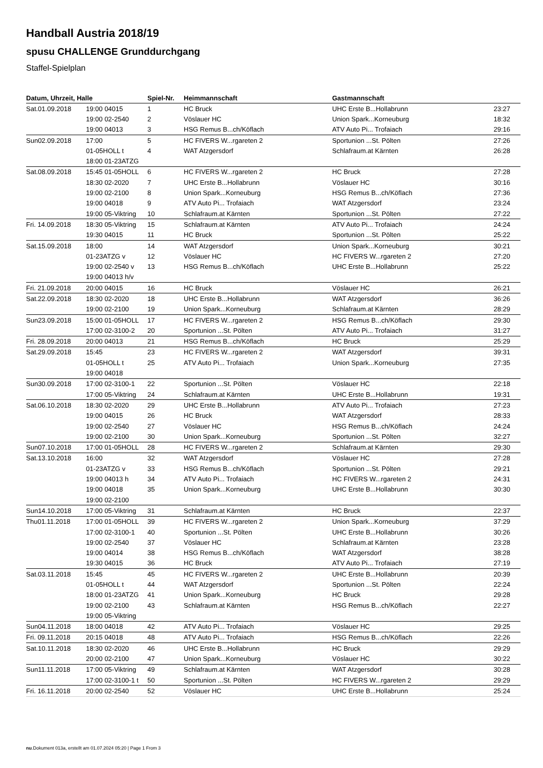Handball Austria 2018/19
spusu CHALLENGE Grunddurchgang
Staffel-Spielplan
| Datum, Uhrzeit, Halle | | Spiel-Nr. | Heimmannschaft | Gastmannschaft | |
| --- | --- | --- | --- | --- | --- |
| Sat.01.09.2018 | 19:00 04015 | 1 | HC Bruck | UHC Erste B...Hollabrunn | 23:27 |
| | 19:00 02-2540 | 2 | Vöslauer HC | Union Spark...Korneuburg | 18:32 |
| | 19:00 04013 | 3 | HSG Remus B...ch/Köflach | ATV Auto Pi... Trofaiach | 29:16 |
| Sun02.09.2018 | 17:00 | 5 | HC FIVERS W...rgareten 2 | Sportunion ...St. Pölten | 27:26 |
| | 01-05HOLL t | 4 | WAT Atzgersdorf | Schlafraum.at Kärnten | 26:28 |
| | 18:00 01-23ATZG | | | | |
| Sat.08.09.2018 | 15:45 01-05HOLL | 6 | HC FIVERS W...rgareten 2 | HC Bruck | 27:28 |
| | 18:30 02-2020 | 7 | UHC Erste B...Hollabrunn | Vöslauer HC | 30:16 |
| | 19:00 02-2100 | 8 | Union Spark...Korneuburg | HSG Remus B...ch/Köflach | 27:36 |
| | 19:00 04018 | 9 | ATV Auto Pi... Trofaiach | WAT Atzgersdorf | 23:24 |
| | 19:00 05-Viktring | 10 | Schlafraum.at Kärnten | Sportunion ...St. Pölten | 27:22 |
| Fri. 14.09.2018 | 18:30 05-Viktring | 15 | Schlafraum.at Kärnten | ATV Auto Pi... Trofaiach | 24:24 |
| | 19:30 04015 | 11 | HC Bruck | Sportunion ...St. Pölten | 25:22 |
| Sat.15.09.2018 | 18:00 | 14 | WAT Atzgersdorf | Union Spark...Korneuburg | 30:21 |
| | 01-23ATZG v | 12 | Vöslauer HC | HC FIVERS W...rgareten 2 | 27:20 |
| | 19:00 02-2540 v | 13 | HSG Remus B...ch/Köflach | UHC Erste B...Hollabrunn | 25:22 |
| | 19:00 04013 h/v | | | | |
| Fri. 21.09.2018 | 20:00 04015 | 16 | HC Bruck | Vöslauer HC | 26:21 |
| Sat.22.09.2018 | 18:30 02-2020 | 18 | UHC Erste B...Hollabrunn | WAT Atzgersdorf | 36:26 |
| | 19:00 02-2100 | 19 | Union Spark...Korneuburg | Schlafraum.at Kärnten | 28:29 |
| Sun23.09.2018 | 15:00 01-05HOLL | 17 | HC FIVERS W...rgareten 2 | HSG Remus B...ch/Köflach | 29:30 |
| | 17:00 02-3100-2 | 20 | Sportunion ...St. Pölten | ATV Auto Pi... Trofaiach | 31:27 |
| Fri. 28.09.2018 | 20:00 04013 | 21 | HSG Remus B...ch/Köflach | HC Bruck | 25:29 |
| Sat.29.09.2018 | 15:45 | 23 | HC FIVERS W...rgareten 2 | WAT Atzgersdorf | 39:31 |
| | 01-05HOLL t | 25 | ATV Auto Pi... Trofaiach | Union Spark...Korneuburg | 27:35 |
| | 19:00 04018 | | | | |
| Sun30.09.2018 | 17:00 02-3100-1 | 22 | Sportunion ...St. Pölten | Vöslauer HC | 22:18 |
| | 17:00 05-Viktring | 24 | Schlafraum.at Kärnten | UHC Erste B...Hollabrunn | 19:31 |
| Sat.06.10.2018 | 18:30 02-2020 | 29 | UHC Erste B...Hollabrunn | ATV Auto Pi... Trofaiach | 27:23 |
| | 19:00 04015 | 26 | HC Bruck | WAT Atzgersdorf | 28:33 |
| | 19:00 02-2540 | 27 | Vöslauer HC | HSG Remus B...ch/Köflach | 24:24 |
| | 19:00 02-2100 | 30 | Union Spark...Korneuburg | Sportunion ...St. Pölten | 32:27 |
| Sun07.10.2018 | 17:00 01-05HOLL | 28 | HC FIVERS W...rgareten 2 | Schlafraum.at Kärnten | 29:30 |
| Sat.13.10.2018 | 16:00 | 32 | WAT Atzgersdorf | Vöslauer HC | 27:28 |
| | 01-23ATZG v | 33 | HSG Remus B...ch/Köflach | Sportunion ...St. Pölten | 29:21 |
| | 19:00 04013 h | 34 | ATV Auto Pi... Trofaiach | HC FIVERS W...rgareten 2 | 24:31 |
| | 19:00 04018 | 35 | Union Spark...Korneuburg | UHC Erste B...Hollabrunn | 30:30 |
| | 19:00 02-2100 | | | | |
| Sun14.10.2018 | 17:00 05-Viktring | 31 | Schlafraum.at Kärnten | HC Bruck | 22:37 |
| Thu01.11.2018 | 17:00 01-05HOLL | 39 | HC FIVERS W...rgareten 2 | Union Spark...Korneuburg | 37:29 |
| | 17:00 02-3100-1 | 40 | Sportunion ...St. Pölten | UHC Erste B...Hollabrunn | 30:26 |
| | 19:00 02-2540 | 37 | Vöslauer HC | Schlafraum.at Kärnten | 23:28 |
| | 19:00 04014 | 38 | HSG Remus B...ch/Köflach | WAT Atzgersdorf | 38:28 |
| | 19:30 04015 | 36 | HC Bruck | ATV Auto Pi... Trofaiach | 27:19 |
| Sat.03.11.2018 | 15:45 | 45 | HC FIVERS W...rgareten 2 | UHC Erste B...Hollabrunn | 20:39 |
| | 01-05HOLL t | 44 | WAT Atzgersdorf | Sportunion ...St. Pölten | 22:24 |
| | 18:00 01-23ATZG | 41 | Union Spark...Korneuburg | HC Bruck | 29:28 |
| | 19:00 02-2100 | 43 | Schlafraum.at Kärnten | HSG Remus B...ch/Köflach | 22:27 |
| | 19:00 05-Viktring | | | | |
| Sun04.11.2018 | 18:00 04018 | 42 | ATV Auto Pi... Trofaiach | Vöslauer HC | 29:25 |
| Fri. 09.11.2018 | 20:15 04018 | 48 | ATV Auto Pi... Trofaiach | HSG Remus B...ch/Köflach | 22:26 |
| Sat.10.11.2018 | 18:30 02-2020 | 46 | UHC Erste B...Hollabrunn | HC Bruck | 29:29 |
| | 20:00 02-2100 | 47 | Union Spark...Korneuburg | Vöslauer HC | 30:22 |
| Sun11.11.2018 | 17:00 05-Viktring | 49 | Schlafraum.at Kärnten | WAT Atzgersdorf | 30:28 |
| | 17:00 02-3100-1 t | 50 | Sportunion ...St. Pölten | HC FIVERS W...rgareten 2 | 29:29 |
| Fri. 16.11.2018 | 20:00 02-2540 | 52 | Vöslauer HC | UHC Erste B...Hollabrunn | 25:24 |
nu.Dokument 013a, erstellt am 01.07.2024 05:20 | Page 1 From 3